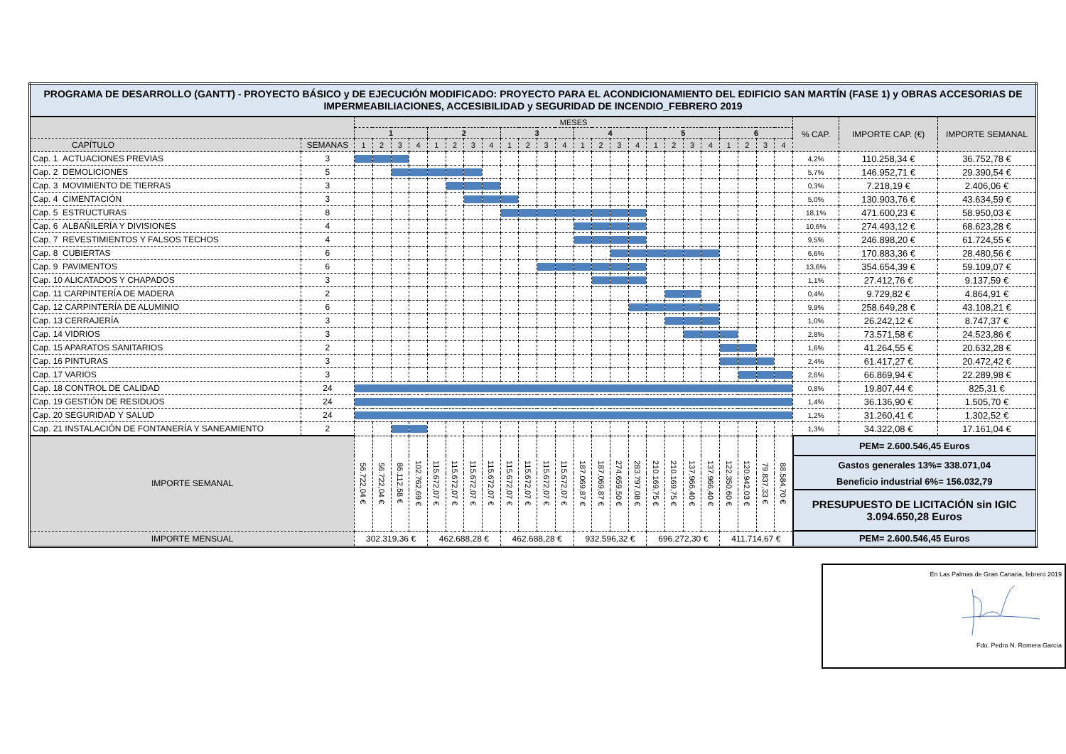| PROGRAMA DE DESARROLLO (GANTT) - PROYECTO BÁSICO y DE EJECUCIÓN MODIFICADO: PROYECTO PARA EL ACONDICIONAMIENTO DEL EDIFICIO SAN MARTÍN (FASE 1) y OBRAS ACCESORIAS DE IMPERMEABILIACIONES, ACCESIBILIDAD y SEGURIDAD DE INCENDIO_FEBRERO 2019 | | | | | | | | | | | | | | | | | | | | | | | | | | | | |
| | | MESES | | | | | | | | | | | | | | | | | | | | | | | | % CAP. | IMPORTE CAP. (€) | IMPORTE SEMANAL |
| | | 1 | | | | 2 | | | | 3 | | | | 4 | | | | 5 | | | | 6 | | | | | | |
| CAPÍTULO | SEMANAS | 1 | 2 | 3 | 4 | 1 | 2 | 3 | 4 | 1 | 2 | 3 | 4 | 1 | 2 | 3 | 4 | 1 | 2 | 3 | 4 | 1 | 2 | 3 | 4 | | | |
| Cap. 1 ACTUACIONES PREVIAS | 3 | | | | | | | | | | | | | | | | | | | | | | | | | 4,2% | 110.258,34 € | 36.752,78 € |
| Cap. 2 DEMOLICIONES | 5 | | | | | | | | | | | | | | | | | | | | | | | | | 5,7% | 146.952,71 € | 29.390,54 € |
| Cap. 3 MOVIMIENTO DE TIERRAS | 3 | | | | | | | | | | | | | | | | | | | | | | | | | 0,3% | 7.218,19 € | 2.406,06 € |
| Cap. 4 CIMENTACIÓN | 3 | | | | | | | | | | | | | | | | | | | | | | | | | 5,0% | 130.903,76 € | 43.634,59 € |
| Cap. 5 ESTRUCTURAS | 8 | | | | | | | | | | | | | | | | | | | | | | | | | 18,1% | 471.600,23 € | 58.950,03 € |
| Cap. 6 ALBAÑILERÍA Y DIVISIONES | 4 | | | | | | | | | | | | | | | | | | | | | | | | | 10,6% | 274.493,12 € | 68.623,28 € |
| Cap. 7 REVESTIMIENTOS Y FALSOS TECHOS | 4 | | | | | | | | | | | | | | | | | | | | | | | | | 9,5% | 246.898,20 € | 61.724,55 € |
| Cap. 8 CUBIERTAS | 6 | | | | | | | | | | | | | | | | | | | | | | | | | 6,6% | 170.883,36 € | 28.480,56 € |
| Cap. 9 PAVIMENTOS | 6 | | | | | | | | | | | | | | | | | | | | | | | | | 13,6% | 354.654,39 € | 59.109,07 € |
| Cap. 10 ALICATADOS Y CHAPADOS | 3 | | | | | | | | | | | | | | | | | | | | | | | | | 1,1% | 27.412,76 € | 9.137,59 € |
| Cap. 11 CARPINTERÍA DE MADERA | 2 | | | | | | | | | | | | | | | | | | | | | | | | | 0,4% | 9.729,82 € | 4.864,91 € |
| Cap. 12 CARPINTERÍA DE ALUMINIO | 6 | | | | | | | | | | | | | | | | | | | | | | | | | 9,9% | 258.649,28 € | 43.108,21 € |
| Cap. 13 CERRAJERÍA | 3 | | | | | | | | | | | | | | | | | | | | | | | | | 1,0% | 26.242,12 € | 8.747,37 € |
| Cap. 14 VIDRIOS | 3 | | | | | | | | | | | | | | | | | | | | | | | | | 2,8% | 73.571,58 € | 24.523,86 € |
| Cap. 15 APARATOS SANITARIOS | 2 | | | | | | | | | | | | | | | | | | | | | | | | | 1,6% | 41.264,55 € | 20.632,28 € |
| Cap. 16 PINTURAS | 3 | | | | | | | | | | | | | | | | | | | | | | | | | 2,4% | 61.417,27 € | 20.472,42 € |
| Cap. 17 VARIOS | 3 | | | | | | | | | | | | | | | | | | | | | | | | | 2,6% | 66.869,94 € | 22.289,98 € |
| Cap. 18 CONTROL DE CALIDAD | 24 | | | | | | | | | | | | | | | | | | | | | | | | | 0,8% | 19.807,44 € | 825,31 € |
| Cap. 19 GESTIÓN DE RESIDUOS | 24 | | | | | | | | | | | | | | | | | | | | | | | | | 1,4% | 36.136,90 € | 1.505,70 € |
| Cap. 20 SEGURIDAD Y SALUD | 24 | | | | | | | | | | | | | | | | | | | | | | | | | 1,2% | 31.260,41 € | 1.302,52 € |
| Cap. 21 INSTALACIÓN DE FONTANERÍA Y SANEAMIENTO | 2 | | | | | | | | | | | | | | | | | | | | | | | | | 1,3% | 34.322,08 € | 17.161,04 € |
| IMPORTE SEMANAL | | 56.722,04 € | 56.722,04 € | 86.112,58 € | 102.762,69 € | 115.672,07 € | 115.672,07 € | 115.672,07 € | 115.672,07 € | 115.672,07 € | 115.672,07 € | 115.672,07 € | 115.672,07 € | 187.069,87 € | 187.069,87 € | 274.659,50 € | 283.797,08 € | 210.169,75 € | 210.169,75 € | 137.966,40 € | 137.966,40 € | 122.350,60 € | 120.942,03 € | 79.837,33 € | 88.584,70 € | PEM= 2.600.546,45 Euros | | |
| | | | | | | | | | | | | | | | | | | | | | | | | | | Gastos generales 13%= 338.071,04 | | |
| | | | | | | | | | | | | | | | | | | | | | | | | | | Beneficio industrial 6%= 156.032,79 | | |
| | | | | | | | | | | | | | | | | | | | | | | | | | | PRESUPUESTO DE LICITACIÓN sin IGIC 3.094.650,28 Euros | | |
| IMPORTE MENSUAL | | 302.319,36 € | | | | 462.688,28 € | | | | 462.688,28 € | | | | 932.596,32 € | | | | 696.272,30 € | | | | 411.714,67 € | | | | PEM= 2.600.546,45 Euros | | |
En Las Palmas de Gran Canaria, febrero 2019
Fdo. Pedro N. Romera García